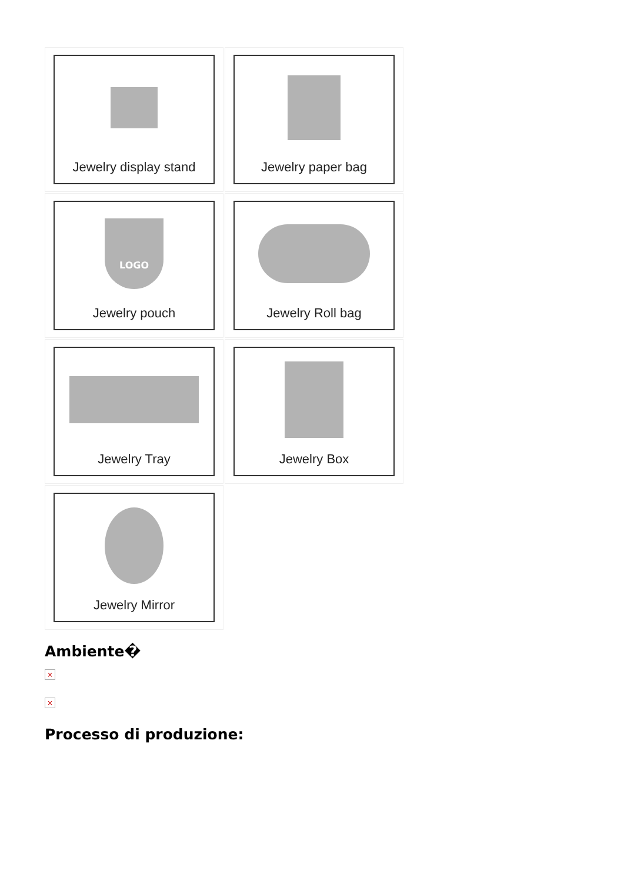Jewelry display stand
Jewelry paper bag
LOGO
Jewelry pouch
Jewelry Roll bag
Jewelry Tray
Jewelry Box
Jewelry Mirror
Ambiente�
×
×
Processo di produzione: